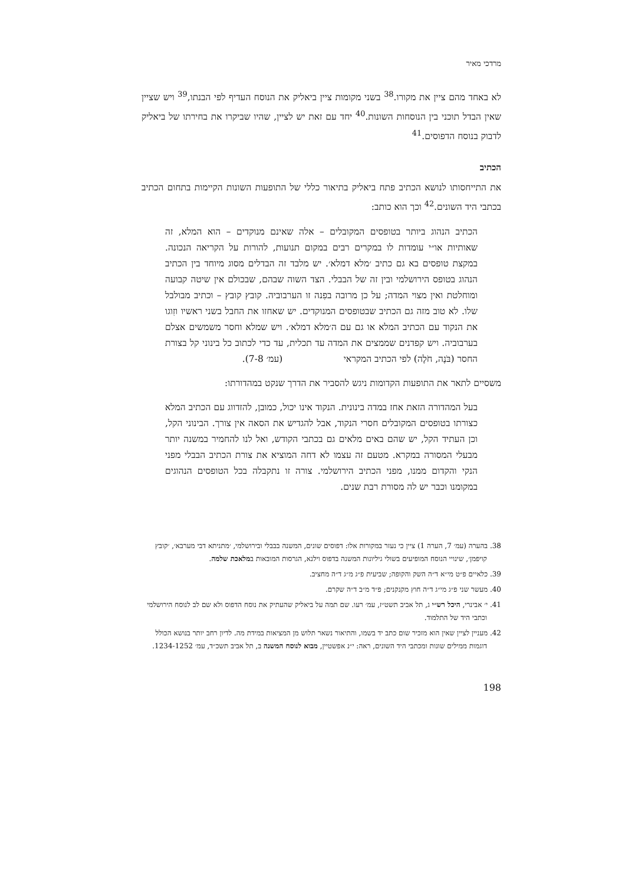מרדכי מאיר
לא באחד מהם ציין את מקורו.<sup>38</sup> בשני מקומות ציין ביאליק את הנוסח העדיף לפי הבנתו,<sup>39</sup> ויש שציין שאין הבדל תוכני בין הנוסחות השונות.<sup>40</sup> יחד עם זאת יש לציין, שהיו שביקרו את בחירתו של ביאליק לדבוק בנוסח הדפוסים.<sup>41</sup>
הכתיב
את התייחסותו לנושא הכתיב פתח ביאליק בתיאור כללי של התופעות השונות הקיימות בתחום הכתיב בכתבי היד השונים.<sup>42</sup> וכך הוא כותב:
הכתיב הנהוג ביותר בטופסים המקובלים – אלה שאינם מנוקדים – הוא המלא, זה שאותיות או״י עומדות לו במקרים רבים במקום תנועות, להורות על הקריאה הנכונה. במקצת טופסים בא גם כתיב ׳מלא דמלא׳. יש מלבד זה הבדלים מסוג מיוחד בין הכתיב הנהוג בטופס הירושלמי ובין זה של הבבלי. הצד השוה שבהם, שבכולם אין שיטה קבועה ומוחלטת ואין מצוי המדה; על כן מרובה בפִנה זו הערבוביה. קובץ קובץ – וכתיב מבולבל שלו. לא טוב מזה גם הכתיב שבטופסים המנוקדים. יש שאחזו את החבל בשני ראשיו וזִוגו את הנקוד עם הכתיב המלא או גם עם ה׳מלא דמלא׳. ויש שמלא וחסר משמשים אצלם בערבוביה. ויש קפדנים שממצים את המדה עד תכלית, עד כדי לכתוב כל בינוני קל בצורת החסר (בֹּנֶה, חֹלֶה) לפי הכתיב המקראי (עמ׳ 7-8).
משסיים לתאר את התופעות הקדומות ניגש להסביר את הדרך שנקט במהדורתו:
בעל המהדורה הזאת אחז במדה בינונית. הנקוד אינו יכול, כמובן, להזדווג עם הכתיב המלא כצורתו בטופסים המקובלים חסרי הנקוד, אבל להגדיש את הסאה אין צורך. הבינוני הקל, וכן העתיד הקל, יש שהם באים מלאים גם בכתבי הקודש, ואל לנו להחמיר במשנה יותר מבעלי המסורה במקרא. מטעם זה עצמו לא דחה המוציא את צורת הכתיב הבבלי מפני הנקי והקדום ממנו, מפני הכתיב הירושלמי. צורה זו נתקבלה בכל הטופסים הנהוגים במקומנו וכבר יש לה מסורת רבת שנים.
38. בהערה (עמ׳ 7, הערה 1) ציין כי נעזר במקורות אלו: דפוסים שונים, המשנה בבבלי ובירושלמי, ׳מתניתא דבי מערבא׳, ׳קובץ קויפמן׳, שינויי הנוסח המופיעים בשולי גיליונות המשנה בדפוס וילנא, הגרסות המובאות במלאכת שלמה.
39. כלאיים פ״ט מי״א ד״ה השק והקופה; שביעית פ״ג מ״ג ד״ה מחציב.
40. מעשר שני פ״ג מי״ג ד״ה חוץ מקנקנים; פ״ד מ״ב ד״ה שקרם.
41. י׳ אבינרי, היכל רש״י ג, תל אביב תשט״ז, עמ׳ רעו. שם תמה על ביאליק שהעתיק את נוסח הדפוס ולא שם לב לנוסח הירושלמי וכתבי היד של התלמוד.
42. מעניין לציין שאין הוא מזכיר שום כתב יד בשמו, והתיאור נשאר תלוש מן המציאות במידת מה. לדיון רחב יותר בנושא הכולל דוגמות ממילים שונות ומכתבי היד השונים, ראה: י״נ אפשטיין, מבוא לנוסח המשנה ב, תל אביב תשכ״ד, עמ׳ 1234-1252.
198